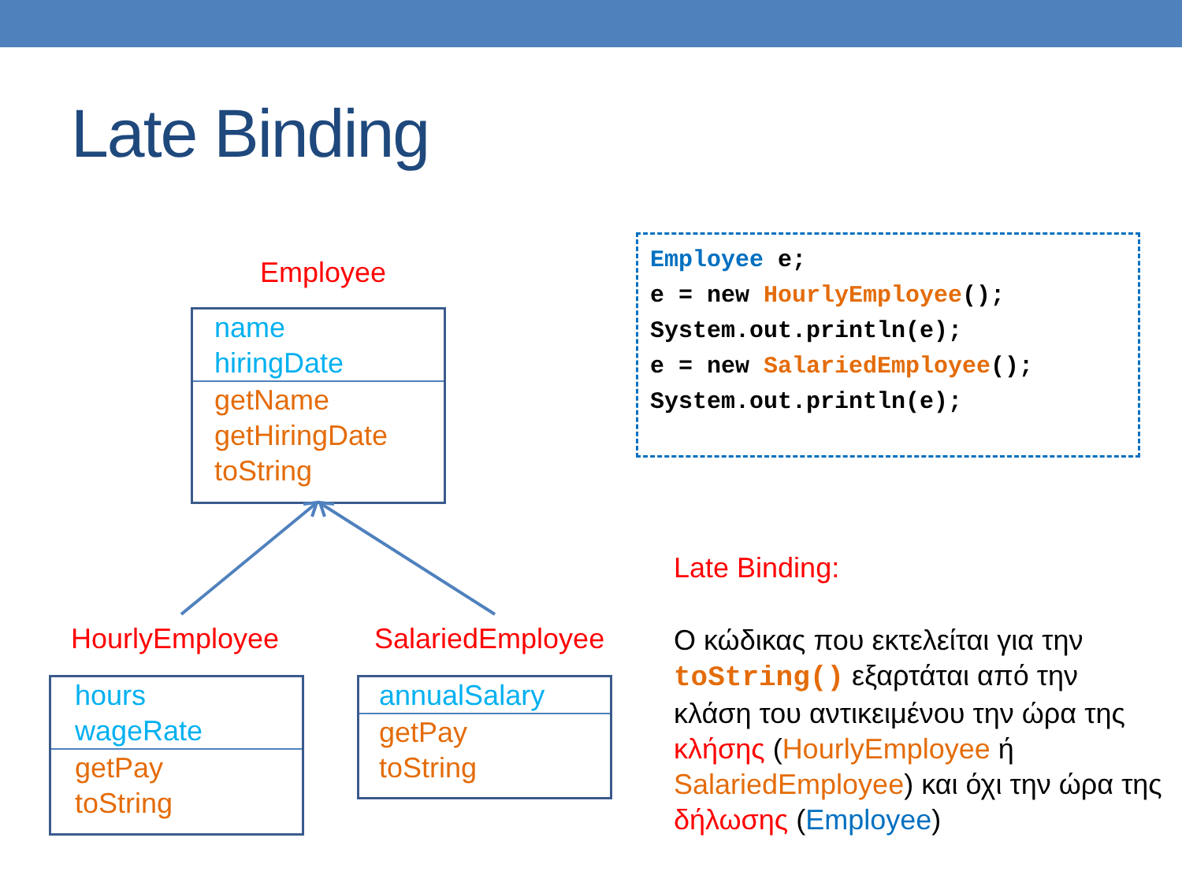Late Binding
Employee
name
hiringDate
getName
getHiringDate
toString
HourlyEmployee SalariedEmployee
hours
wageRate
getPay
toString
annualSalary
getPay
toString
Employee e; e = new HourlyEmployee(); System.out.println(e); e = new SalariedEmployee(); System.out.println(e);
Late Binding:
Ο κώδικας που εκτελείται για την toString() εξαρτάται από την κλάση του αντικειμένου την ώρα της κλήσης (HourlyEmployee ή SalariedEmployee) και όχι την ώρα της δήλωσης (Employee)